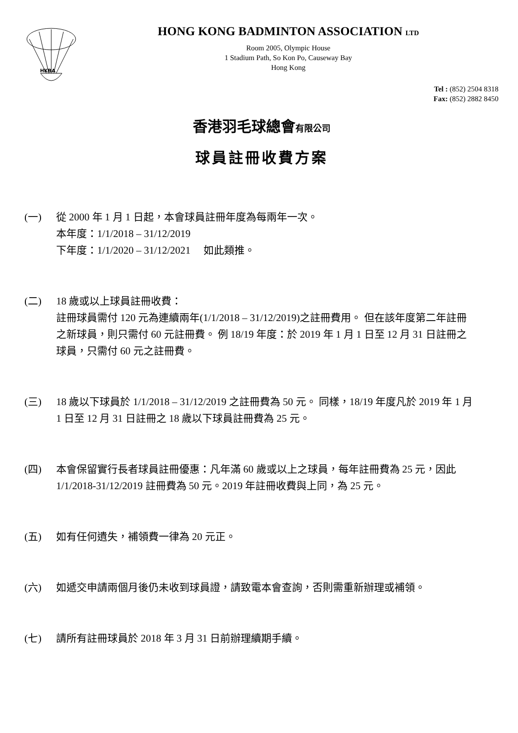HKBA
HONG KONG BADMINTON ASSOCIATION LTD
Room 2005, Olympic House
1 Stadium Path, So Kon Po, Causeway Bay
Hong Kong
Tel : (852) 2504 8318
Fax: (852) 2882 8450
香港羽毛球總會有限公司
球員註冊收費方案
(一) 從 2000 年 1 月 1 日起，本會球員註冊年度為每兩年一次。
本年度：1/1/2018 – 31/12/2019
下年度：1/1/2020 – 31/12/2021 如此類推。
(二) 18 歲或以上球員註冊收費：
註冊球員需付 120 元為連續兩年(1/1/2018 – 31/12/2019)之註冊費用。 但在該年度第二年註冊之新球員，則只需付 60 元註冊費。 例 18/19 年度：於 2019 年 1 月 1 日至 12 月 31 日註冊之球員，只需付 60 元之註冊費。
(三) 18 歲以下球員於 1/1/2018 – 31/12/2019 之註冊費為 50 元。 同樣，18/19 年度凡於 2019 年 1 月 1 日至 12 月 31 日註冊之 18 歲以下球員註冊費為 25 元。
(四) 本會保留實行長者球員註冊優惠：凡年滿 60 歲或以上之球員，每年註冊費為 25 元，因此 1/1/2018-31/12/2019 註冊費為 50 元。2019 年註冊收費與上同，為 25 元。
(五) 如有任何遺失，補領費一律為 20 元正。
(六) 如遞交申請兩個月後仍未收到球員證，請致電本會查詢，否則需重新辦理或補領。
(七) 請所有註冊球員於 2018 年 3 月 31 日前辦理續期手續。